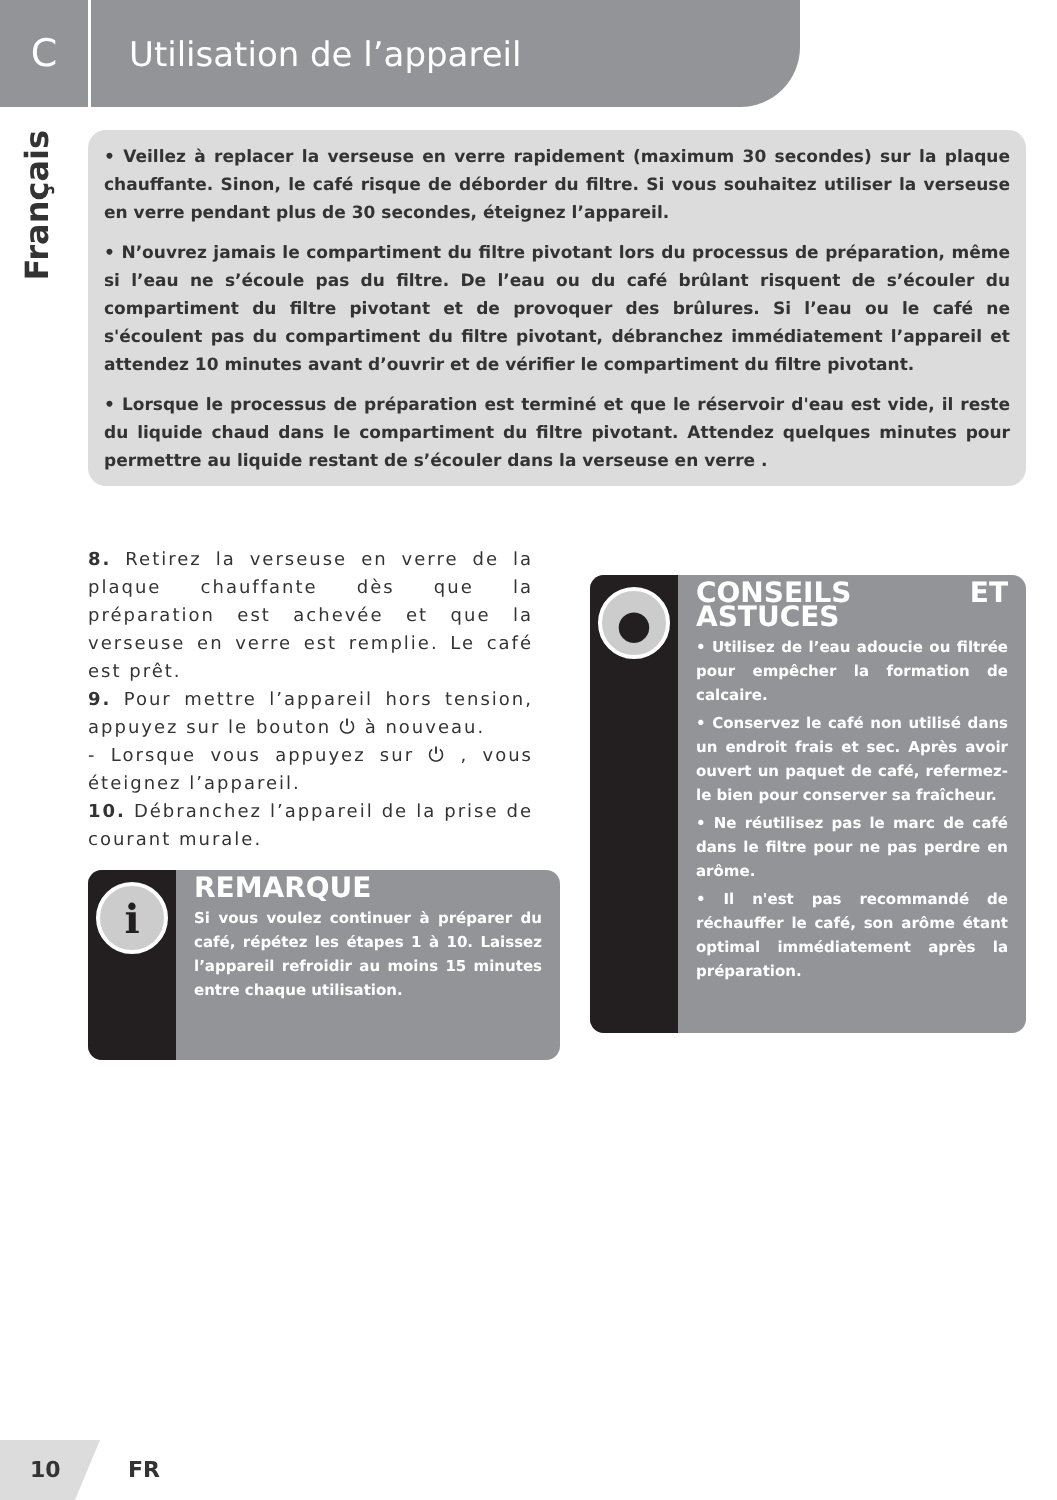C
Utilisation de l’appareil
Français
• Veillez à replacer la verseuse en verre rapidement (maximum 30 secondes) sur la plaque chauffante. Sinon, le café risque de déborder du filtre. Si vous souhaitez utiliser la verseuse en verre pendant plus de 30 secondes, éteignez l’appareil.
• N’ouvrez jamais le compartiment du filtre pivotant lors du processus de préparation, même si l’eau ne s’écoule pas du filtre. De l’eau ou du café brûlant risquent de s’écouler du compartiment du filtre pivotant et de provoquer des brûlures. Si l’eau ou le café ne s'écoulent pas du compartiment du filtre pivotant, débranchez immédiatement l’appareil et attendez 10 minutes avant d’ouvrir et de vérifier le compartiment du filtre pivotant.
• Lorsque le processus de préparation est terminé et que le réservoir d'eau est vide, il reste du liquide chaud dans le compartiment du filtre pivotant. Attendez quelques minutes pour permettre au liquide restant de s’écouler dans la verseuse en verre .
8. Retirez la verseuse en verre de la plaque chauffante dès que la préparation est achevée et que la verseuse en verre est remplie. Le café est prêt.
9. Pour mettre l’appareil hors tension, appuyez sur le bouton ⏻ à nouveau.
- Lorsque vous appuyez sur ⏻ , vous éteignez l’appareil.
10. Débranchez l’appareil de la prise de courant murale.
i
REMARQUE
Si vous voulez continuer à préparer du café, répétez les étapes 1 à 10. Laissez l’appareil refroidir au moins 15 minutes entre chaque utilisation.
●
CONSEILS ET ASTUCES
• Utilisez de l’eau adoucie ou filtrée pour empêcher la formation de calcaire.
• Conservez le café non utilisé dans un endroit frais et sec. Après avoir ouvert un paquet de café, refermez-le bien pour conserver sa fraîcheur.
• Ne réutilisez pas le marc de café dans le filtre pour ne pas perdre en arôme.
• Il n'est pas recommandé de réchauffer le café, son arôme étant optimal immédiatement après la préparation.
10 FR